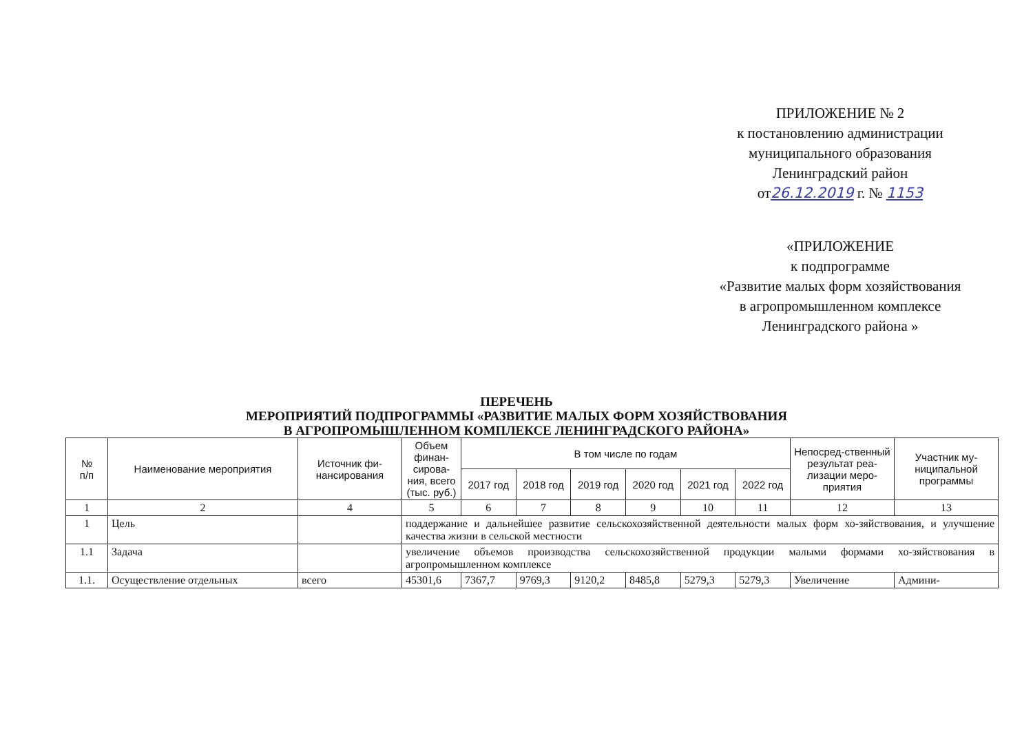ПРИЛОЖЕНИЕ № 2
к постановлению администрации
муниципального образования
Ленинградский район
от26.12.2019 г. № 1153
«ПРИЛОЖЕНИЕ
к подпрограмме
«Развитие малых форм хозяйствования
в агропромышленном комплексе
Ленинградского района »
ПЕРЕЧЕНЬ
МЕРОПРИЯТИЙ ПОДПРОГРАММЫ «РАЗВИТИЕ МАЛЫХ ФОРМ ХОЗЯЙСТВОВАНИЯ
В АГРОПРОМЫШЛЕННОМ КОМПЛЕКСЕ ЛЕНИНГРАДСКОГО РАЙОНА»
| № п/п | Наименование мероприятия | Источник фи- нансирования | Объем финан-сирова-ния, всего (тыс. руб.) | В том числе по годам | | | | | | Непосред-ственный результат реа-лизации меро-приятия | Участник му-ниципальной программы |
| --- | --- | --- | --- | --- | --- | --- | --- | --- | --- | --- | --- |
| | | | | 2017 год | 2018 год | 2019 год | 2020 год | 2021 год | 2022 год | | |
| 1 | 2 | 4 | 5 | 6 | 7 | 8 | 9 | 10 | 11 | 12 | 13 |
| 1 | Цель | | поддержание и дальнейшее развитие сельскохозяйственной деятельности малых форм хо-зяйствования, и улучшение качества жизни в сельской местности | | | | | | | | |
| 1.1 | Задача | | увеличение объемов производства сельскохозяйственной продукции малыми формами хо-зяйствования в агропромышленном комплексе | | | | | | | | |
| 1.1. | Осуществление отдельных | всего | 45301,6 | 7367,7 | 9769,3 | 9120,2 | 8485,8 | 5279,3 | 5279,3 | Увеличение | Админи- |